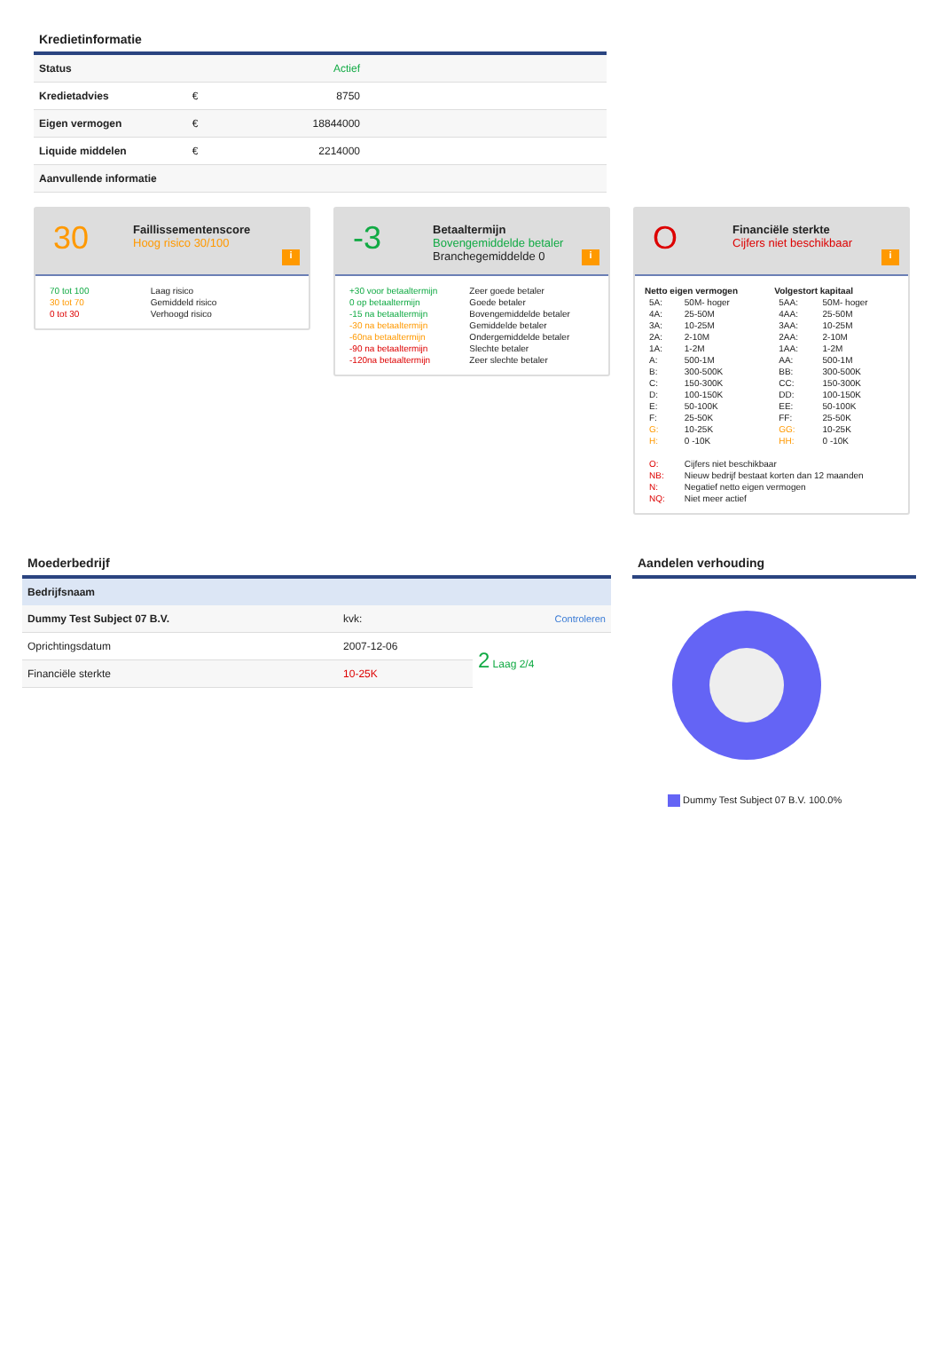Kredietinformatie
| Status | | Actief | |
| Kredietadvies | € | 8750 | |
| Eigen vermogen | € | 18844000 | |
| Liquide middelen | € | 2214000 | |
| Aanvullende informatie | | | |
30
Faillissementenscore
Hoog risico 30/100
i
| 70 tot 100 | Laag risico |
| 30 tot 70 | Gemiddeld risico |
| 0 tot 30 | Verhoogd risico |
-3
Betaaltermijn
Bovengemiddelde betaler
Branchegemiddelde 0
i
| +30 voor betaaltermijn | Zeer goede betaler |
| 0 op betaaltermijn | Goede betaler |
| -15 na betaaltermijn | Bovengemiddelde betaler |
| -30 na betaaltermijn | Gemiddelde betaler |
| -60na betaaltermijn | Ondergemiddelde betaler |
| -90 na betaaltermijn | Slechte betaler |
| -120na betaaltermijn | Zeer slechte betaler |
O
Financiële sterkte
Cijfers niet beschikbaar
i
| Netto eigen vermogen | | Volgestort kapitaal | |
| --- | --- | --- | --- |
| 5A: | 50M- hoger | 5AA: | 50M- hoger |
| 4A: | 25-50M | 4AA: | 25-50M |
| 3A: | 10-25M | 3AA: | 10-25M |
| 2A: | 2-10M | 2AA: | 2-10M |
| 1A: | 1-2M | 1AA: | 1-2M |
| A: | 500-1M | AA: | 500-1M |
| B: | 300-500K | BB: | 300-500K |
| C: | 150-300K | CC: | 150-300K |
| D: | 100-150K | DD: | 100-150K |
| E: | 50-100K | EE: | 50-100K |
| F: | 25-50K | FF: | 25-50K |
| G: | 10-25K | GG: | 10-25K |
| H: | 0 -10K | HH: | 0 -10K |
| O: | Cijfers niet beschikbaar | | |
| NB: | Nieuw bedrijf bestaat korten dan 12 maanden | | |
| N: | Negatief netto eigen vermogen | | |
| NQ: | Niet meer actief | | |
Moederbedrijf
| Bedrijfsnaam | | |
| --- | --- | --- |
| Dummy Test Subject 07 B.V. | kvk: | Controleren |
| Oprichtingsdatum | 2007-12-06 | 2 Laag 2/4 |
| Financiële sterkte | 10-25K | |
Aandelen verhouding
Dummy Test Subject 07 B.V. 100.0%